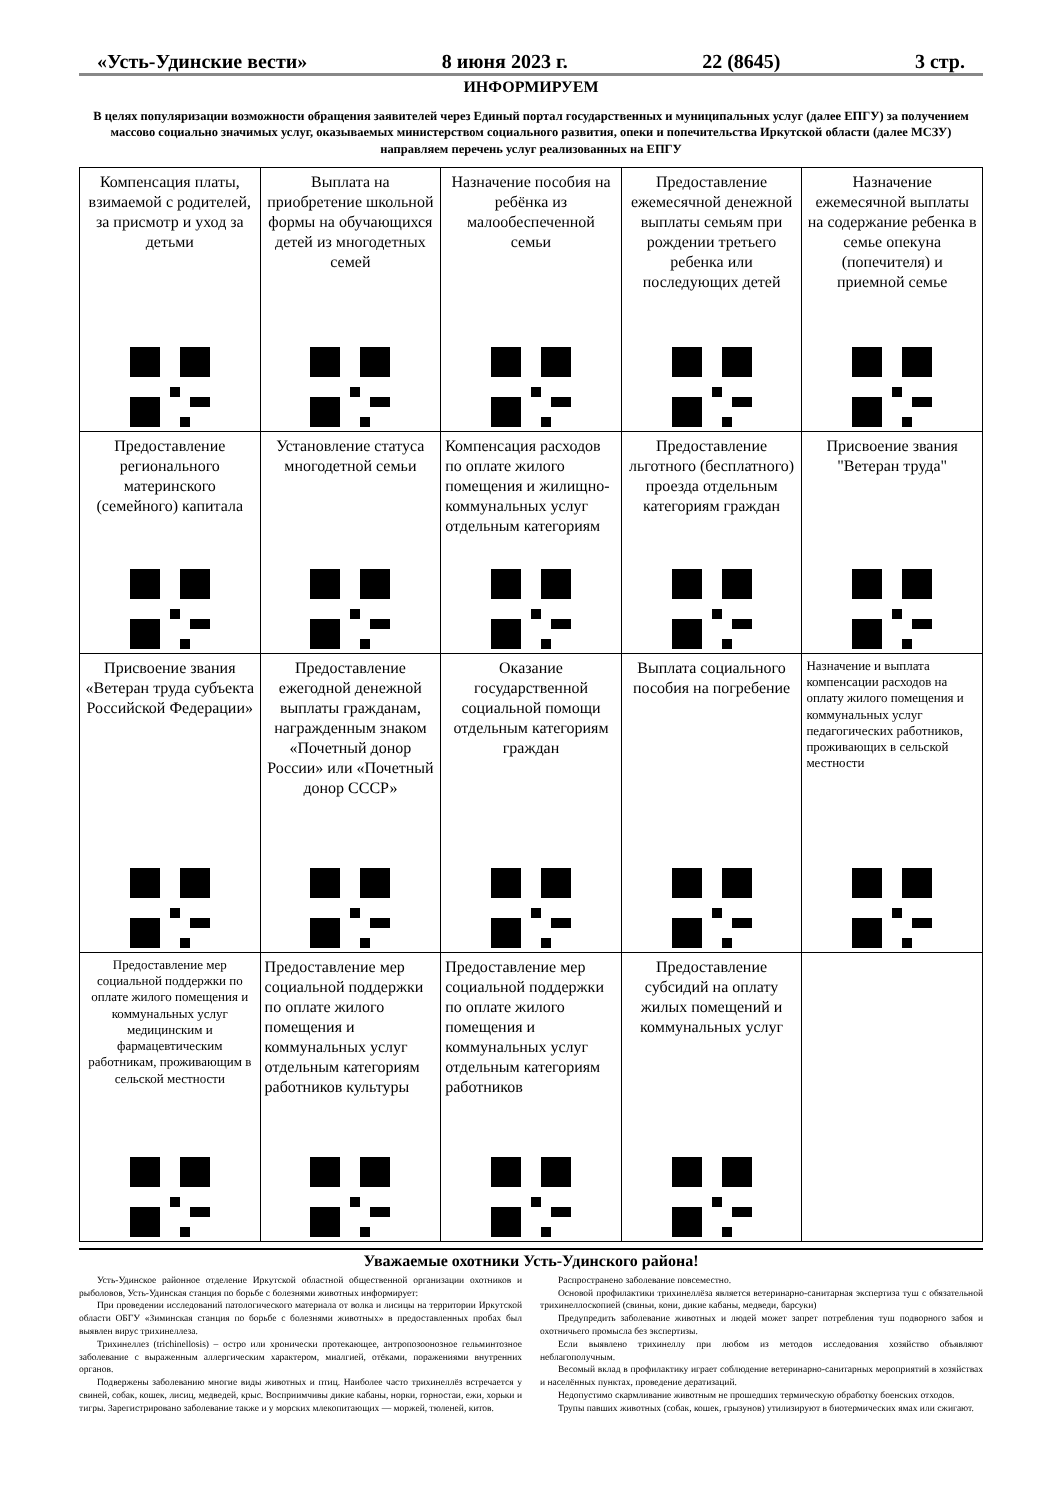«Усть-Удинские вести» 8 июня 2023 г. 22 (8645) 3 стр.
ИНФОРМИРУЕМ
В целях популяризации возможности обращения заявителей через Единый портал государственных и муниципальных услуг (далее ЕПГУ) за получением массово социально значимых услуг, оказываемых министерством социального развития, опеки и попечительства Иркутской области (далее МСЗУ) направляем перечень услуг реализованных на ЕПГУ
| Компенсация платы, взимаемой с родителей, за присмотр и уход за детьми | Выплата на приобретение школьной формы на обучающихся детей из многодетных семей | Назначение пособия на ребёнка из малообеспеченной семьи | Предоставление ежемесячной денежной выплаты семьям при рождении третьего ребенка или последующих детей | Назначение ежемесячной выплаты на содержание ребенка в семье опекуна (попечителя) и приемной семье |
| Предоставление регионального материнского (семейного) капитала | Установление статуса многодетной семьи | Компенсация расходов по оплате жилого помещения и жилищно-коммунальных услуг отдельным категориям | Предоставление льготного (бесплатного) проезда отдельным категориям граждан | Присвоение звания "Ветеран труда" |
| Присвоение звания «Ветеран труда субъекта Российской Федерации» | Предоставление ежегодной денежной выплаты гражданам, награжденным знаком «Почетный донор России» или «Почетный донор СССР» | Оказание государственной социальной помощи отдельным категориям граждан | Выплата социального пособия на погребение | Назначение и выплата компенсации расходов на оплату жилого помещения и коммунальных услуг педагогических работников, проживающих в сельской местности |
| Предоставление мер социальной поддержки по оплате жилого помещения и коммунальных услуг медицинским и фармацевтическим работникам, проживающим в сельской местности | Предоставление мер социальной поддержки по оплате жилого помещения и коммунальных услуг отдельным категориям работников культуры | Предоставление мер социальной поддержки по оплате жилого помещения и коммунальных услуг отдельным категориям работников | Предоставление субсидий на оплату жилых помещений и коммунальных услуг | |
Уважаемые охотники Усть-Удинского района!
Усть-Удинское районное отделение Иркутской областной общественной организации охотников и рыболовов, Усть-Удинская станция по борьбе с болезнями животных информирует:
При проведении исследований патологического материала от волка и лисицы на территории Иркутской области ОБГУ «Зиминская станция по борьбе с болезнями животных» в предоставленных пробах был выявлен вирус трихинеллеза.
Трихинеллез (trichinellosis) – остро или хронически протекающее, антропозоонозное гельминтозное заболевание с выраженным аллергическим характером, миалгией, отёками, поражениями внутренних органов.
Подвержены заболеванию многие виды животных и птиц. Наиболее часто трихинеллёз встречается у свиней, собак, кошек, лисиц, медведей, крыс. Восприимчивы дикие кабаны, норки, горностаи, ежи, хорьки и тигры. Зарегистрировано заболевание также и у морских млекопитающих — моржей, тюленей, китов.
Распространено заболевание повсеместно.
Основой профилактики трихинеллёза является ветеринарно-санитарная экспертиза туш с обязательной трихинеллоскопией (свиньи, кони, дикие кабаны, медведи, барсуки)
Предупредить заболевание животных и людей может запрет потребления туш подворного забоя и охотничьего промысла без экспертизы.
Если выявлено трихинеллу при любом из методов исследования хозяйство объявляют неблагополучным.
Весомый вклад в профилактику играет соблюдение ветеринарно-санитарных мероприятий в хозяйствах и населённых пунктах, проведение дератизаций.
Недопустимо скармливание животным не прошедших термическую обработку боенских отходов.
Трупы павших животных (собак, кошек, грызунов) утилизируют в биотермических ямах или сжигают.